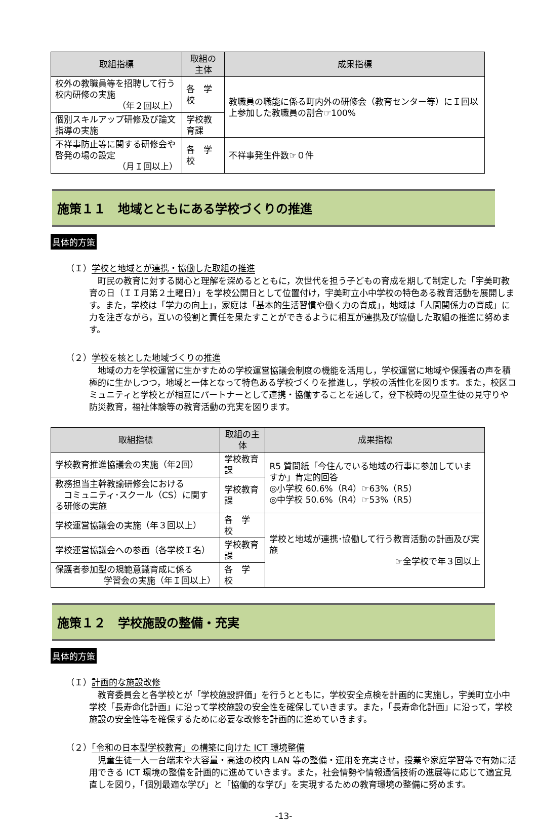| 取組指標 | 取組の主体 | 成果指標 |
| --- | --- | --- |
| 校外の教職員等を招聘して行う校内研修の実施 （年２回以上） | 各 学 校 | 教職員の職能に係る町内外の研修会（教育センター等）にＩ回以上参加した教職員の割合☞100% |
| 個別スキルアップ研修及び論文指導の実施 | 学校教育課 | |
| 不祥事防止等に関する研修会や啓発の場の設定 （月Ｉ回以上） | 各 学 校 | 不祥事発生件数☞０件 |
施策１１　地域とともにある学校づくりの推進
具体的方策
（Ｉ）学校と地域とが連携・協働した取組の推進
町民の教育に対する関心と理解を深めるとともに，次世代を担う子どもの育成を期して制定した「宇美町教育の日（ＩＩ月第２土曜日）」を学校公開日として位置付け，宇美町立小中学校の特色ある教育活動を展開します。また，学校は「学力の向上」，家庭は「基本的生活習慣や働く力の育成」，地域は「人間関係力の育成」に力を注ぎながら，互いの役割と責任を果たすことができるように相互が連携及び協働した取組の推進に努めます。
（２）学校を核とした地域づくりの推進
地域の力を学校運営に生かすための学校運営協議会制度の機能を活用し，学校運営に地域や保護者の声を積極的に生かしつつ，地域と一体となって特色ある学校づくりを推進し，学校の活性化を図ります。また，校区コミュニティと学校とが相互にパートナーとして連携・協働することを通して，登下校時の児童生徒の見守りや防災教育，福祉体験等の教育活動の充実を図ります。
| 取組指標 | 取組の主体 | 成果指標 |
| --- | --- | --- |
| 学校教育推進協議会の実施（年2回） | 学校教育課 | R5 質問紙「今住んでいる地域の行事に参加していますか」肯定的回答 ◎小学校 60.6%（R4）☞63%（R5） ◎中学校 50.6%（R4）☞53%（R5） |
| 教務担当主幹教諭研修会における コミュニティ･スクール（CS）に関する研修の実施 | 学校教育課 | |
| 学校運営協議会の実施（年３回以上） | 各 学 校 | 学校と地域が連携･協働して行う教育活動の計画及び実施 ☞全学校で年３回以上 |
| 学校運営協議会への参画（各学校Ｉ名） | 学校教育課 | |
| 保護者参加型の規範意識育成に係る 学習会の実施（年Ｉ回以上） | 各 学 校 | |
施策１２　学校施設の整備・充実
具体的方策
（Ｉ）計画的な施設改修
教育委員会と各学校とが「学校施設評価」を行うとともに，学校安全点検を計画的に実施し，宇美町立小中学校「長寿命化計画」に沿って学校施設の安全性を確保していきます。また，「長寿命化計画」に沿って，学校施設の安全性等を確保するために必要な改修を計画的に進めていきます。
（２）「令和の日本型学校教育」の構築に向けた ICT 環境整備
児童生徒一人一台端末や大容量・高速の校内 LAN 等の整備・運用を充実させ，授業や家庭学習等で有効に活用できる ICT 環境の整備を計画的に進めていきます。また，社会情勢や情報通信技術の進展等に応じて適宜見直しを図り，「個別最適な学び」と「協働的な学び」を実現するための教育環境の整備に努めます。
-13-